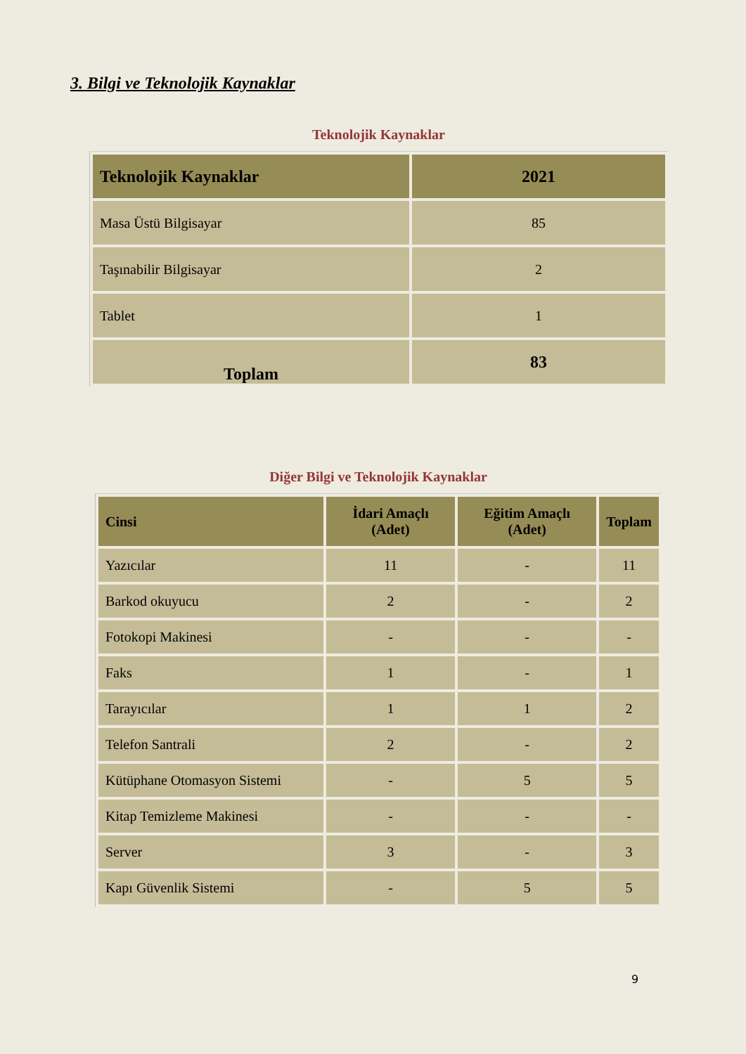3. Bilgi ve Teknolojik Kaynaklar
Teknolojik Kaynaklar
| Teknolojik Kaynaklar | 2021 |
| --- | --- |
| Masa Üstü Bilgisayar | 85 |
| Taşınabilir Bilgisayar | 2 |
| Tablet | 1 |
| Toplam | 83 |
Diğer Bilgi ve Teknolojik Kaynaklar
| Cinsi | İdari Amaçlı (Adet) | Eğitim Amaçlı (Adet) | Toplam |
| --- | --- | --- | --- |
| Yazıcılar | 11 | - | 11 |
| Barkod okuyucu | 2 | - | 2 |
| Fotokopi Makinesi | - | - | - |
| Faks | 1 | - | 1 |
| Tarayıcılar | 1 | 1 | 2 |
| Telefon Santrali | 2 | - | 2 |
| Kütüphane Otomasyon Sistemi | - | 5 | 5 |
| Kitap Temizleme Makinesi | - | - | - |
| Server | 3 | - | 3 |
| Kapı Güvenlik Sistemi | - | 5 | 5 |
9